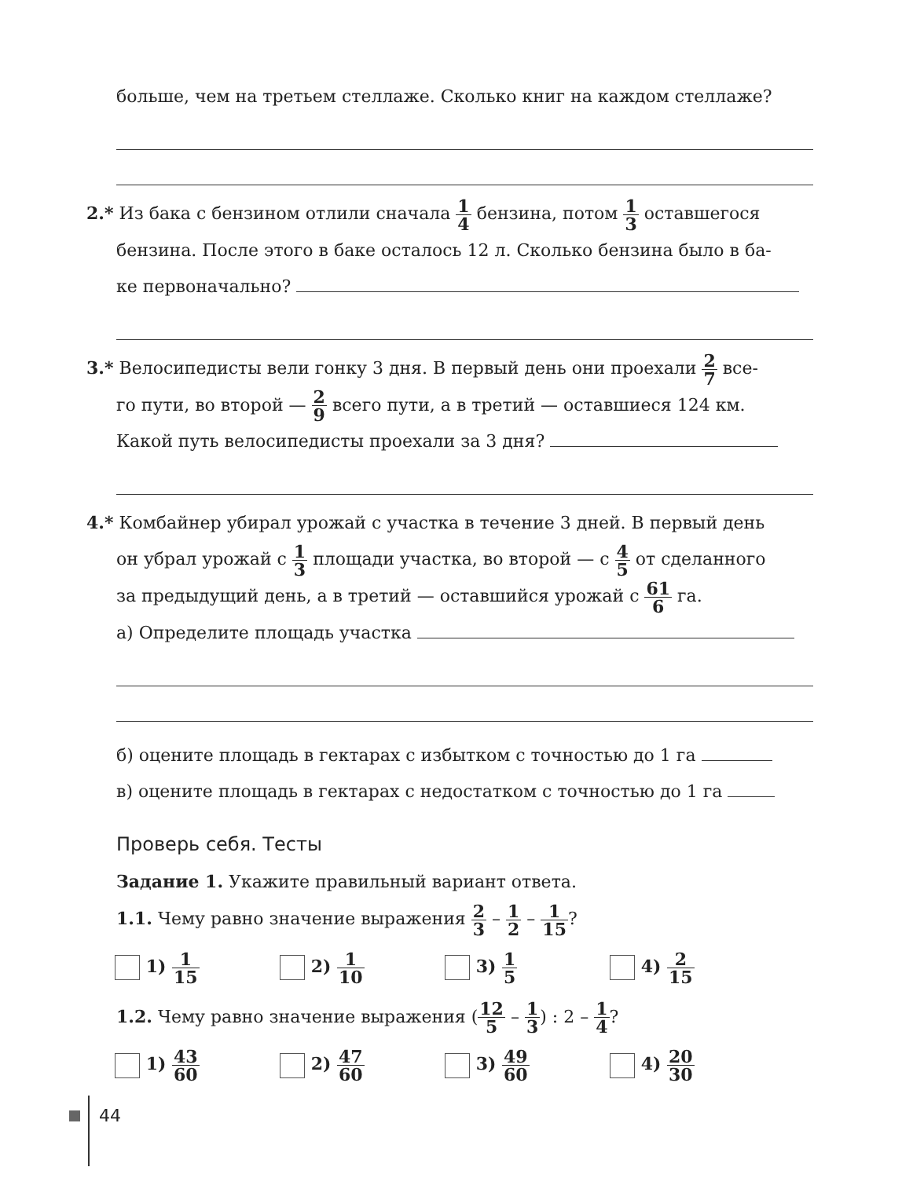больше, чем на третьем стеллаже. Сколько книг на каждом стеллаже?
2.* Из бака с бензином отлили сначала 1 4 бензина, потом 1 3 оставшегося
бензина. После этого в баке осталось 12 л. Сколько бензина было в ба-
ке первоначально?
3.* Велосипедисты вели гонку 3 дня. В первый день они проехали 2 7 все-
го пути, во второй — 2 9 всего пути, а в третий — оставшиеся 124 км.
Какой путь велосипедисты проехали за 3 дня?
4.* Комбайнер убирал урожай с участка в течение 3 дней. В первый день
он убрал урожай с 1 3 площади участка, во второй — с 4 5 от сделанного
за предыдущий день, а в третий — оставшийся урожай с 61 6 га.
а) Определите площадь участка
б) оцените площадь в гектарах с избытком с точностью до 1 га
в) оцените площадь в гектарах с недостатком с точностью до 1 га
Проверь себя. Тесты
Задание 1. Укажите правильный вариант ответа.
1.1. Чему равно значение выражения 2 3 – 1 2 – 1 15?
1) 1 15
2) 1 10
3) 1 5
4) 2 15
1.2. Чему равно значение выражения (12 5 – 1 3) : 2 – 1 4?
1) 43 60
2) 47 60
3) 49 60
4) 20 30
44